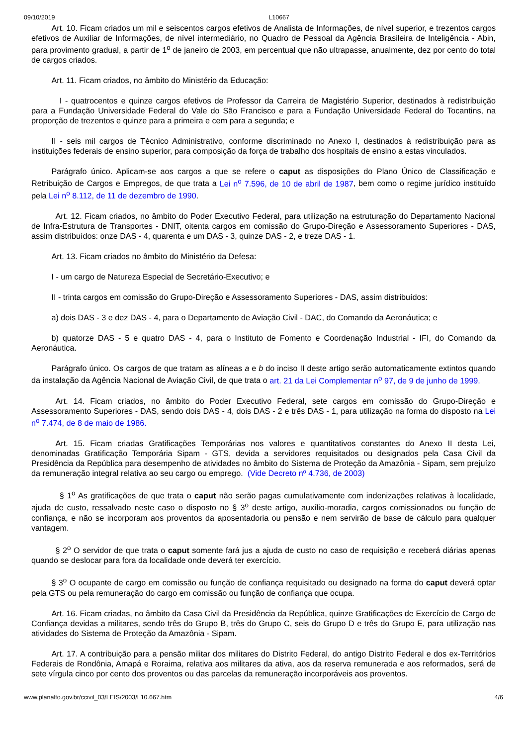09/10/2019 L10667
   Art. 10. Ficam criados um mil e seiscentos cargos efetivos de Analista de Informações, de nível superior, e trezentos cargos efetivos de Auxiliar de Informações, de nível intermediário, no Quadro de Pessoal da Agência Brasileira de Inteligência - Abin, para provimento gradual, a partir de 1<sup>o</sup> de janeiro de 2003, em percentual que não ultrapasse, anualmente, dez por cento do total de cargos criados.
   Art. 11. Ficam criados, no âmbito do Ministério da Educação:
    I - quatrocentos e quinze cargos efetivos de Professor da Carreira de Magistério Superior, destinados à redistribuição para a Fundação Universidade Federal do Vale do São Francisco e para a Fundação Universidade Federal do Tocantins, na proporção de trezentos e quinze para a primeira e cem para a segunda; e
   II - seis mil cargos de Técnico Administrativo, conforme discriminado no Anexo I, destinados à redistribuição para as instituições federais de ensino superior, para composição da força de trabalho dos hospitais de ensino a estas vinculados.
   Parágrafo único. Aplicam-se aos cargos a que se refere o caput as disposições do Plano Único de Classificação e Retribuição de Cargos e Empregos, de que trata a Lei n<sup>o</sup> 7.596, de 10 de abril de 1987, bem como o regime jurídico instituído pela Lei n<sup>o</sup> 8.112, de 11 de dezembro de 1990.
   Art. 12. Ficam criados, no âmbito do Poder Executivo Federal, para utilização na estruturação do Departamento Nacional de Infra-Estrutura de Transportes - DNIT, oitenta cargos em comissão do Grupo-Direção e Assessoramento Superiores - DAS, assim distribuídos: onze DAS - 4, quarenta e um DAS - 3, quinze DAS - 2, e treze DAS - 1.
   Art. 13. Ficam criados no âmbito do Ministério da Defesa:
   I - um cargo de Natureza Especial de Secretário-Executivo; e
   II - trinta cargos em comissão do Grupo-Direção e Assessoramento Superiores - DAS, assim distribuídos:
   a) dois DAS - 3 e dez DAS - 4, para o Departamento de Aviação Civil - DAC, do Comando da Aeronáutica; e
   b) quatorze DAS - 5 e quatro DAS - 4, para o Instituto de Fomento e Coordenação Industrial - IFI, do Comando da Aeronáutica.
   Parágrafo único. Os cargos de que tratam as alíneas a e b do inciso II deste artigo serão automaticamente extintos quando da instalação da Agência Nacional de Aviação Civil, de que trata o art. 21 da Lei Complementar n<sup>o</sup> 97, de 9 de junho de 1999.
   Art. 14. Ficam criados, no âmbito do Poder Executivo Federal, sete cargos em comissão do Grupo-Direção e Assessoramento Superiores - DAS, sendo dois DAS - 4, dois DAS - 2 e três DAS - 1, para utilização na forma do disposto na Lei n<sup>o</sup> 7.474, de 8 de maio de 1986.
   Art. 15. Ficam criadas Gratificações Temporárias nos valores e quantitativos constantes do Anexo II desta Lei, denominadas Gratificação Temporária Sipam - GTS, devida a servidores requisitados ou designados pela Casa Civil da Presidência da República para desempenho de atividades no âmbito do Sistema de Proteção da Amazônia - Sipam, sem prejuízo da remuneração integral relativa ao seu cargo ou emprego. (Vide Decreto nº 4.736, de 2003)
    § 1<sup>o</sup> As gratificações de que trata o caput não serão pagas cumulativamente com indenizações relativas à localidade, ajuda de custo, ressalvado neste caso o disposto no § 3<sup>o</sup> deste artigo, auxílio-moradia, cargos comissionados ou função de confiança, e não se incorporam aos proventos da aposentadoria ou pensão e nem servirão de base de cálculo para qualquer vantagem.
   § 2<sup>o</sup> O servidor de que trata o caput somente fará jus a ajuda de custo no caso de requisição e receberá diárias apenas quando se deslocar para fora da localidade onde deverá ter exercício.
   § 3<sup>o</sup> O ocupante de cargo em comissão ou função de confiança requisitado ou designado na forma do caput deverá optar pela GTS ou pela remuneração do cargo em comissão ou função de confiança que ocupa.
   Art. 16. Ficam criadas, no âmbito da Casa Civil da Presidência da República, quinze Gratificações de Exercício de Cargo de Confiança devidas a militares, sendo três do Grupo B, três do Grupo C, seis do Grupo D e três do Grupo E, para utilização nas atividades do Sistema de Proteção da Amazônia - Sipam.
   Art. 17. A contribuição para a pensão militar dos militares do Distrito Federal, do antigo Distrito Federal e dos ex-Territórios Federais de Rondônia, Amapá e Roraima, relativa aos militares da ativa, aos da reserva remunerada e aos reformados, será de sete vírgula cinco por cento dos proventos ou das parcelas da remuneração incorporáveis aos proventos.
www.planalto.gov.br/ccivil_03/LEIS/2003/L10.667.htm 4/6